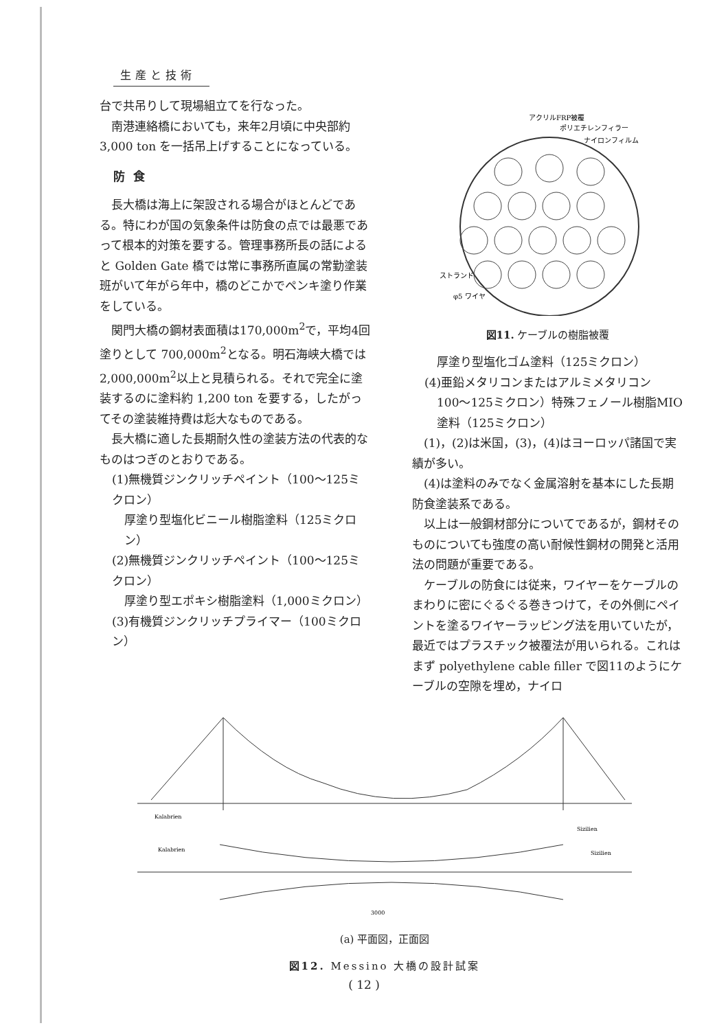生産と技術
台で共吊りして現場組立てを行なった。
南港連絡橋においても，来年2月頃に中央部約 3,000 ton を一括吊上げすることになっている。
防食
長大橋は海上に架設される場合がほとんどである。特にわが国の気象条件は防食の点では最悪であって根本的対策を要する。管理事務所長の話によると Golden Gate 橋では常に事務所直属の常勤塗装班がいて年がら年中，橋のどこかでペンキ塗り作業をしている。
関門大橋の鋼材表面積は170,000m<sup>2</sup>で，平均4回塗りとして 700,000m<sup>2</sup>となる。明石海峡大橋では2,000,000m<sup>2</sup>以上と見積られる。それで完全に塗装するのに塗料約 1,200 ton を要する，したがってその塗装維持費は尨大なものである。
長大橋に適した長期耐久性の塗装方法の代表的なものはつぎのとおりである。
(1)無機質ジンクリッチペイント（100〜125ミクロン）
厚塗り型塩化ビニール樹脂塗料（125ミクロン）
(2)無機質ジンクリッチペイント（100〜125ミクロン）
厚塗り型エポキシ樹脂塗料（1,000ミクロン）
(3)有機質ジンクリッチプライマー（100ミクロン）
アクリルFRP被覆
ポリエチレンフィラー
ナイロンフィルム
ストランド
φ5 ワイヤ
図11. ケーブルの樹脂被覆
厚塗り型塩化ゴム塗料（125ミクロン）
(4)亜鉛メタリコンまたはアルミメタリコン
100〜125ミクロン）特殊フェノール樹脂MIO塗料（125ミクロン）
(1)，(2)は米国，(3)，(4)はヨーロッパ諸国で実績が多い。
(4)は塗料のみでなく金属溶射を基本にした長期防食塗装系である。
以上は一般鋼材部分についてであるが，鋼材そのものについても強度の高い耐候性鋼材の開発と活用法の問題が重要である。
ケーブルの防食には従来，ワイヤーをケーブルのまわりに密にぐるぐる巻きつけて，その外側にペイントを塗るワイヤーラッピング法を用いていたが，最近ではプラスチック被覆法が用いられる。これはまず polyethylene cable filler で図11のようにケーブルの空隙を埋め，ナイロ
Kalabrien
Sizilien
Kalabrien
Sizilien
3000
(a) 平面図，正面図
図12. Messino 大橋の設計試案
( 12 )